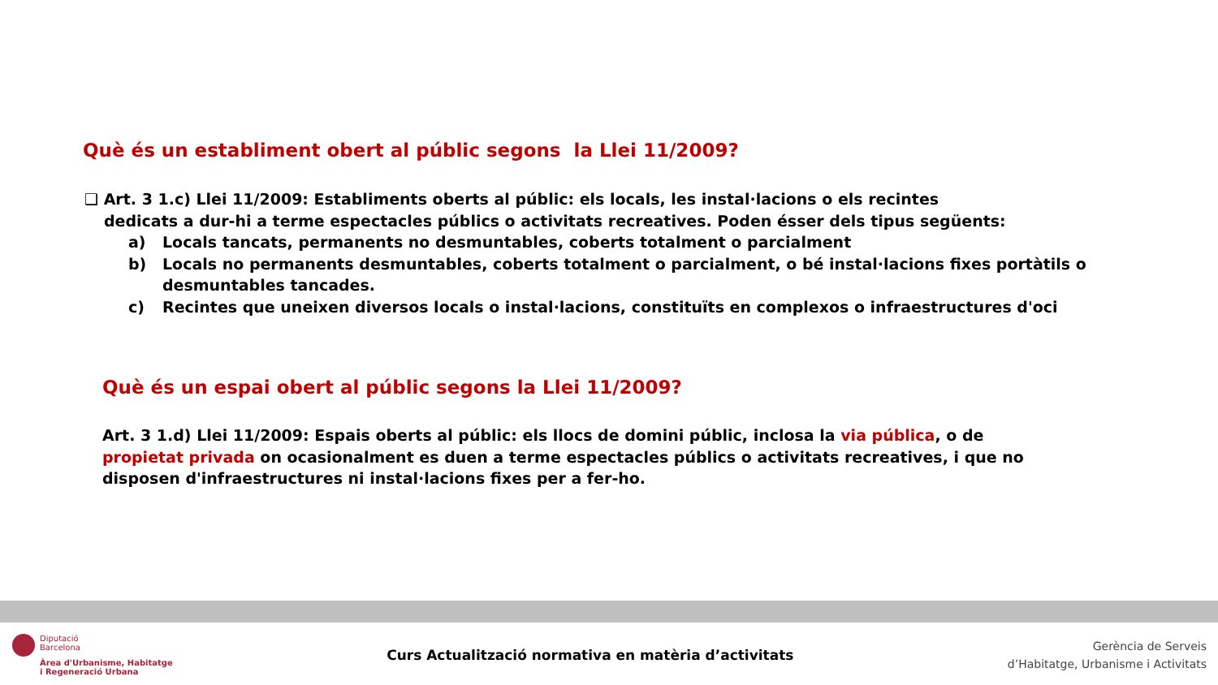Què és un establiment obert al públic segons la Llei 11/2009?
❑ Art. 3 1.c) Llei 11/2009: Establiments oberts al públic: els locals, les instal·lacions o els recintes
dedicats a dur-hi a terme espectacles públics o activitats recreatives. Poden ésser dels tipus següents:
a) Locals tancats, permanents no desmuntables, coberts totalment o parcialment
b) Locals no permanents desmuntables, coberts totalment o parcialment, o bé instal·lacions fixes portàtils o desmuntables tancades.
c) Recintes que uneixen diversos locals o instal·lacions, constituïts en complexos o infraestructures d'oci
Què és un espai obert al públic segons la Llei 11/2009?
Art. 3 1.d) Llei 11/2009: Espais oberts al públic: els llocs de domini públic, inclosa la via pública, o de propietat privada on ocasionalment es duen a terme espectacles públics o activitats recreatives, i que no disposen d'infraestructures ni instal·lacions fixes per a fer-ho.
Diputació
Barcelona
Àrea d'Urbanisme, Habitatge
i Regeneració Urbana
Curs Actualització normativa en matèria d’activitats
Gerència de Serveis
d’Habitatge, Urbanisme i Activitats